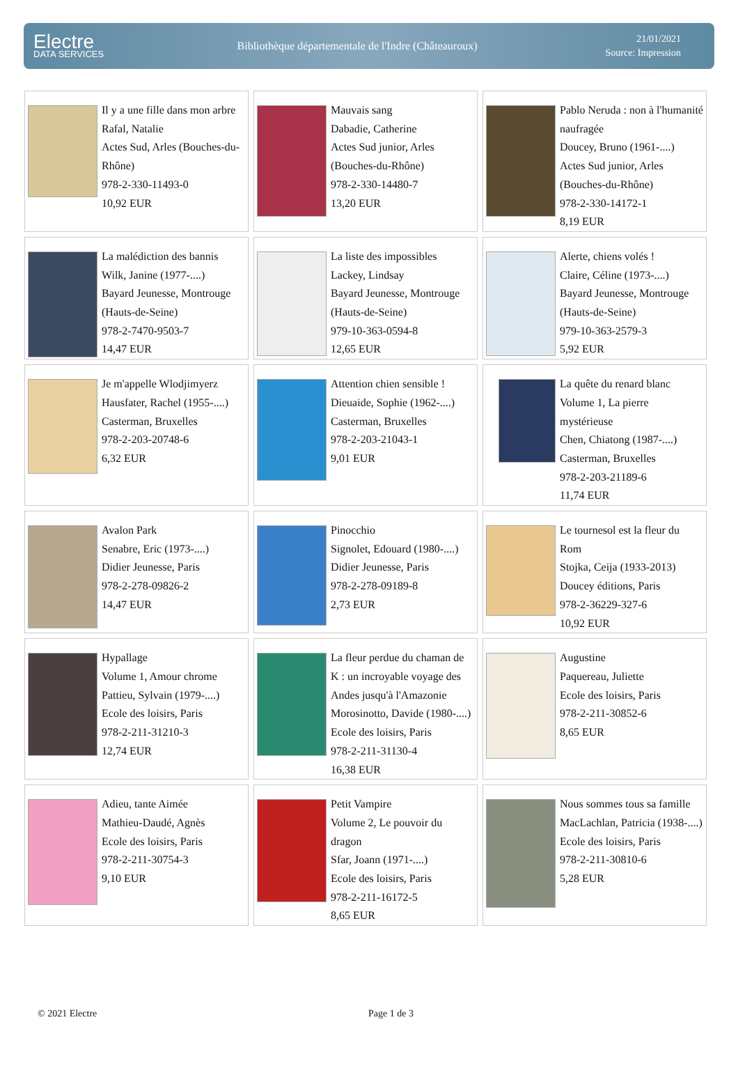Electre
DATA SERVICES
Bibliothèque départementale de l'Indre (Châteauroux)
21/01/2021
Source: Impression
| Il y a une fille dans mon arbre Rafal, Natalie Actes Sud, Arles (Bouches-du-Rhône) 978-2-330-11493-0 10,92 EUR | Mauvais sang Dabadie, Catherine Actes Sud junior, Arles (Bouches-du-Rhône) 978-2-330-14480-7 13,20 EUR | Pablo Neruda : non à l'humanité naufragée Doucey, Bruno (1961-....) Actes Sud junior, Arles (Bouches-du-Rhône) 978-2-330-14172-1 8,19 EUR |
| La malédiction des bannis Wilk, Janine (1977-....) Bayard Jeunesse, Montrouge (Hauts-de-Seine) 978-2-7470-9503-7 14,47 EUR | La liste des impossibles Lackey, Lindsay Bayard Jeunesse, Montrouge (Hauts-de-Seine) 979-10-363-0594-8 12,65 EUR | Alerte, chiens volés ! Claire, Céline (1973-....) Bayard Jeunesse, Montrouge (Hauts-de-Seine) 979-10-363-2579-3 5,92 EUR |
| Je m'appelle Wlodjimyerz Hausfater, Rachel (1955-....) Casterman, Bruxelles 978-2-203-20748-6 6,32 EUR | Attention chien sensible ! Dieuaide, Sophie (1962-....) Casterman, Bruxelles 978-2-203-21043-1 9,01 EUR | La quête du renard blanc Volume 1, La pierre mystérieuse Chen, Chiatong (1987-....) Casterman, Bruxelles 978-2-203-21189-6 11,74 EUR |
| Avalon Park Senabre, Eric (1973-....) Didier Jeunesse, Paris 978-2-278-09826-2 14,47 EUR | Pinocchio Signolet, Edouard (1980-....) Didier Jeunesse, Paris 978-2-278-09189-8 2,73 EUR | Le tournesol est la fleur du Rom Stojka, Ceija (1933-2013) Doucey éditions, Paris 978-2-36229-327-6 10,92 EUR |
| Hypallage Volume 1, Amour chrome Pattieu, Sylvain (1979-....) Ecole des loisirs, Paris 978-2-211-31210-3 12,74 EUR | La fleur perdue du chaman de K : un incroyable voyage des Andes jusqu'à l'Amazonie Morosinotto, Davide (1980-....) Ecole des loisirs, Paris 978-2-211-31130-4 16,38 EUR | Augustine Paquereau, Juliette Ecole des loisirs, Paris 978-2-211-30852-6 8,65 EUR |
| Adieu, tante Aimée Mathieu-Daudé, Agnès Ecole des loisirs, Paris 978-2-211-30754-3 9,10 EUR | Petit Vampire Volume 2, Le pouvoir du dragon Sfar, Joann (1971-....) Ecole des loisirs, Paris 978-2-211-16172-5 8,65 EUR | Nous sommes tous sa famille MacLachlan, Patricia (1938-....) Ecole des loisirs, Paris 978-2-211-30810-6 5,28 EUR |
© 2021 Electre Page 1 de 3